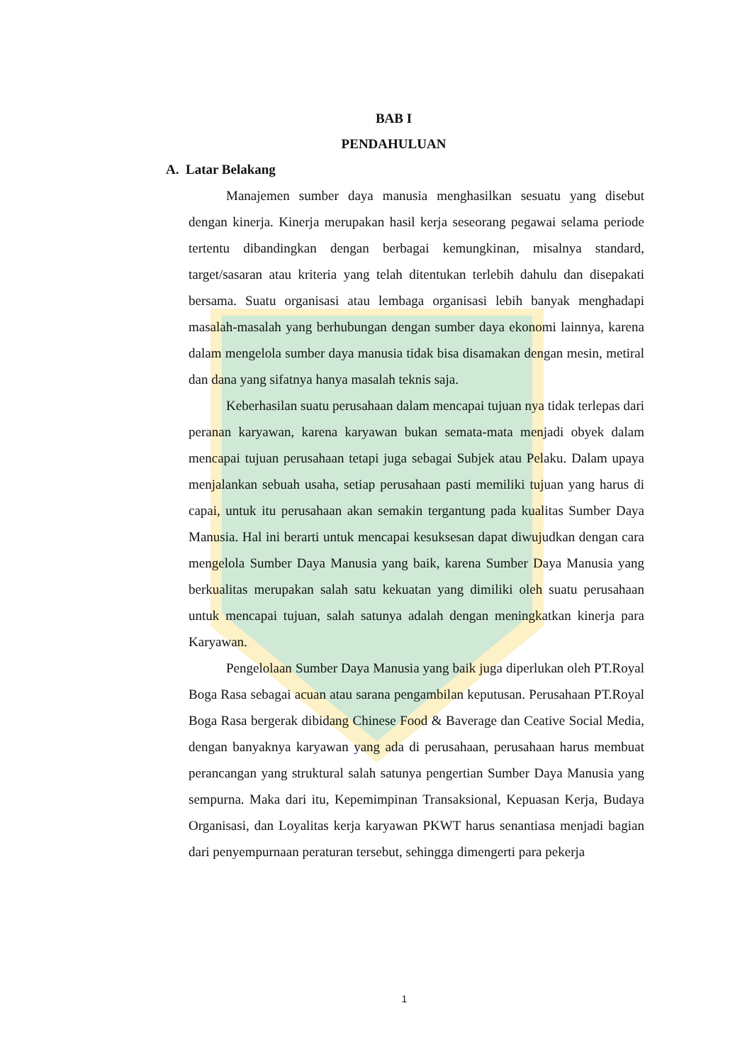BAB I
PENDAHULUAN
A. Latar Belakang
Manajemen sumber daya manusia menghasilkan sesuatu yang disebut dengan kinerja. Kinerja merupakan hasil kerja seseorang pegawai selama periode tertentu dibandingkan dengan berbagai kemungkinan, misalnya standard, target/sasaran atau kriteria yang telah ditentukan terlebih dahulu dan disepakati bersama. Suatu organisasi atau lembaga organisasi lebih banyak menghadapi masalah-masalah yang berhubungan dengan sumber daya ekonomi lainnya, karena dalam mengelola sumber daya manusia tidak bisa disamakan dengan mesin, metiral dan dana yang sifatnya hanya masalah teknis saja.
Keberhasilan suatu perusahaan dalam mencapai tujuan nya tidak terlepas dari peranan karyawan, karena karyawan bukan semata-mata menjadi obyek dalam mencapai tujuan perusahaan tetapi juga sebagai Subjek atau Pelaku. Dalam upaya menjalankan sebuah usaha, setiap perusahaan pasti memiliki tujuan yang harus di capai, untuk itu perusahaan akan semakin tergantung pada kualitas Sumber Daya Manusia. Hal ini berarti untuk mencapai kesuksesan dapat diwujudkan dengan cara mengelola Sumber Daya Manusia yang baik, karena Sumber Daya Manusia yang berkualitas merupakan salah satu kekuatan yang dimiliki oleh suatu perusahaan untuk mencapai tujuan, salah satunya adalah dengan meningkatkan kinerja para Karyawan.
Pengelolaan Sumber Daya Manusia yang baik juga diperlukan oleh PT.Royal Boga Rasa sebagai acuan atau sarana pengambilan keputusan. Perusahaan PT.Royal Boga Rasa bergerak dibidang Chinese Food & Baverage dan Ceative Social Media, dengan banyaknya karyawan yang ada di perusahaan, perusahaan harus membuat perancangan yang struktural salah satunya pengertian Sumber Daya Manusia yang sempurna. Maka dari itu, Kepemimpinan Transaksional, Kepuasan Kerja, Budaya Organisasi, dan Loyalitas kerja karyawan PKWT harus senantiasa menjadi bagian dari penyempurnaan peraturan tersebut, sehingga dimengerti para pekerja
1